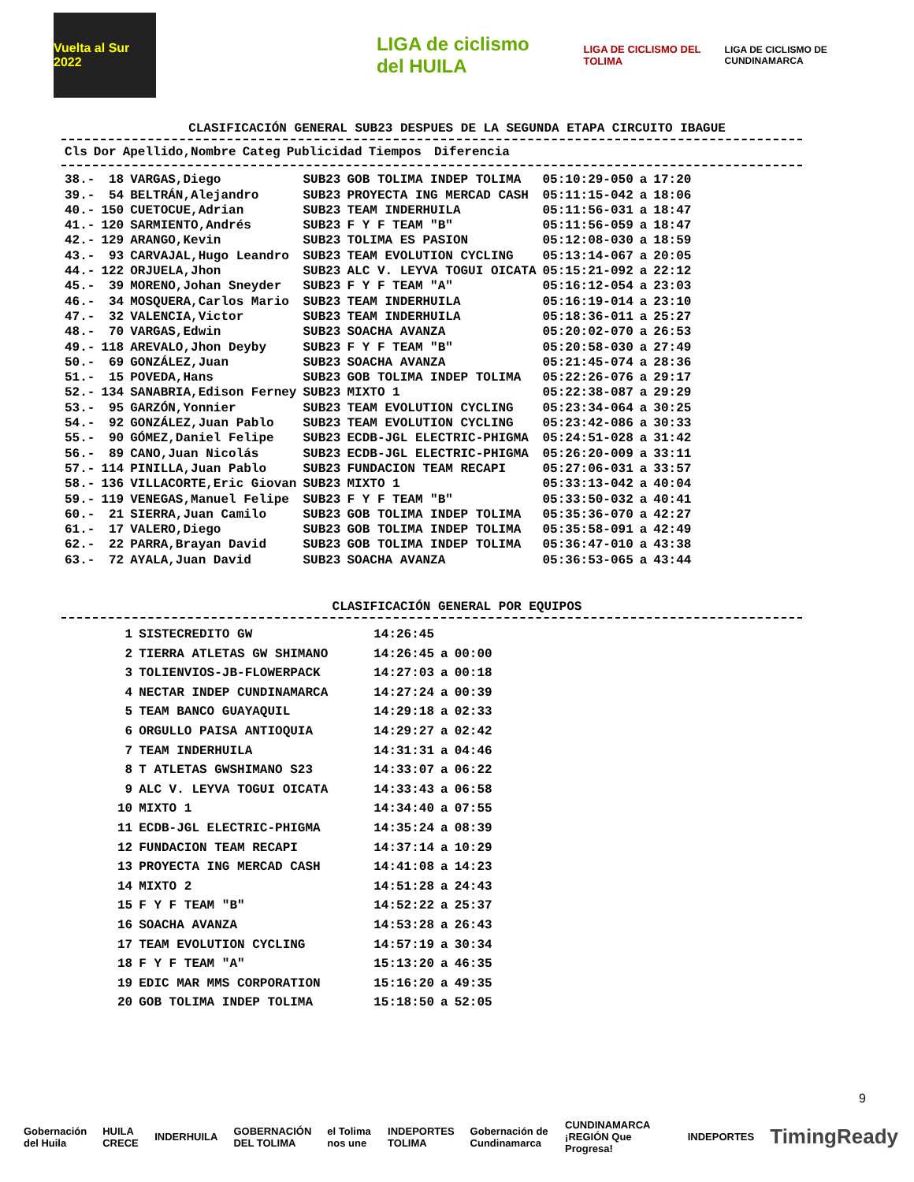Vuelta al Sur 2022
LIGA de ciclismo del HUILA
LIGA DE CICLISMO DEL TOLIMA
LIGA DE CICLISMO DE CUNDINAMARCA
CLASIFICACIÓN GENERAL SUB23 DESPUES DE LA SEGUNDA ETAPA CIRCUITO IBAGUE
| Cls | Dor | Apellido,Nombre | Categ | Publicidad | Tiempos | | Diferencia |
| --- | --- | --- | --- | --- | --- | --- | --- |
| 38.- | 18 | VARGAS,Diego | SUB23 | GOB TOLIMA INDEP TOLIMA | 05:10:29-050 | a | 17:20 |
| 39.- | 54 | BELTRÁN,Alejandro | SUB23 | PROYECTA ING MERCAD CASH | 05:11:15-042 | a | 18:06 |
| 40.- | 150 | CUETOCUE,Adrian | SUB23 | TEAM INDERHUILA | 05:11:56-031 | a | 18:47 |
| 41.- | 120 | SARMIENTO,Andrés | SUB23 | F Y F TEAM "B" | 05:11:56-059 | a | 18:47 |
| 42.- | 129 | ARANGO,Kevin | SUB23 | TOLIMA ES PASION | 05:12:08-030 | a | 18:59 |
| 43.- | 93 | CARVAJAL,Hugo Leandro | SUB23 | TEAM EVOLUTION CYCLING | 05:13:14-067 | a | 20:05 |
| 44.- | 122 | ORJUELA,Jhon | SUB23 | ALC V. LEYVA TOGUI OICATA | 05:15:21-092 | a | 22:12 |
| 45.- | 39 | MORENO,Johan Sneyder | SUB23 | F Y F TEAM "A" | 05:16:12-054 | a | 23:03 |
| 46.- | 34 | MOSQUERA,Carlos Mario | SUB23 | TEAM INDERHUILA | 05:16:19-014 | a | 23:10 |
| 47.- | 32 | VALENCIA,Victor | SUB23 | TEAM INDERHUILA | 05:18:36-011 | a | 25:27 |
| 48.- | 70 | VARGAS,Edwin | SUB23 | SOACHA AVANZA | 05:20:02-070 | a | 26:53 |
| 49.- | 118 | AREVALO,Jhon Deyby | SUB23 | F Y F TEAM "B" | 05:20:58-030 | a | 27:49 |
| 50.- | 69 | GONZÁLEZ,Juan | SUB23 | SOACHA AVANZA | 05:21:45-074 | a | 28:36 |
| 51.- | 15 | POVEDA,Hans | SUB23 | GOB TOLIMA INDEP TOLIMA | 05:22:26-076 | a | 29:17 |
| 52.- | 134 | SANABRIA,Edison Ferney | SUB23 | MIXTO 1 | 05:22:38-087 | a | 29:29 |
| 53.- | 95 | GARZÓN,Yonnier | SUB23 | TEAM EVOLUTION CYCLING | 05:23:34-064 | a | 30:25 |
| 54.- | 92 | GONZÁLEZ,Juan Pablo | SUB23 | TEAM EVOLUTION CYCLING | 05:23:42-086 | a | 30:33 |
| 55.- | 90 | GÓMEZ,Daniel Felipe | SUB23 | ECDB-JGL ELECTRIC-PHIGMA | 05:24:51-028 | a | 31:42 |
| 56.- | 89 | CANO,Juan Nicolás | SUB23 | ECDB-JGL ELECTRIC-PHIGMA | 05:26:20-009 | a | 33:11 |
| 57.- | 114 | PINILLA,Juan Pablo | SUB23 | FUNDACION TEAM RECAPI | 05:27:06-031 | a | 33:57 |
| 58.- | 136 | VILLACORTE,Eric Giovan | SUB23 | MIXTO 1 | 05:33:13-042 | a | 40:04 |
| 59.- | 119 | VENEGAS,Manuel Felipe | SUB23 | F Y F TEAM "B" | 05:33:50-032 | a | 40:41 |
| 60.- | 21 | SIERRA,Juan Camilo | SUB23 | GOB TOLIMA INDEP TOLIMA | 05:35:36-070 | a | 42:27 |
| 61.- | 17 | VALERO,Diego | SUB23 | GOB TOLIMA INDEP TOLIMA | 05:35:58-091 | a | 42:49 |
| 62.- | 22 | PARRA,Brayan David | SUB23 | GOB TOLIMA INDEP TOLIMA | 05:36:47-010 | a | 43:38 |
| 63.- | 72 | AYALA,Juan David | SUB23 | SOACHA AVANZA | 05:36:53-065 | a | 43:44 |
CLASIFICACIÓN GENERAL POR EQUIPOS
| 1 | SISTECREDITO GW | 14:26:45 | | |
| 2 | TIERRA ATLETAS GW SHIMANO | 14:26:45 | a | 00:00 |
| 3 | TOLIENVIOS-JB-FLOWERPACK | 14:27:03 | a | 00:18 |
| 4 | NECTAR INDEP CUNDINAMARCA | 14:27:24 | a | 00:39 |
| 5 | TEAM BANCO GUAYAQUIL | 14:29:18 | a | 02:33 |
| 6 | ORGULLO PAISA ANTIOQUIA | 14:29:27 | a | 02:42 |
| 7 | TEAM INDERHUILA | 14:31:31 | a | 04:46 |
| 8 | T ATLETAS GWSHIMANO S23 | 14:33:07 | a | 06:22 |
| 9 | ALC V. LEYVA TOGUI OICATA | 14:33:43 | a | 06:58 |
| 10 | MIXTO 1 | 14:34:40 | a | 07:55 |
| 11 | ECDB-JGL ELECTRIC-PHIGMA | 14:35:24 | a | 08:39 |
| 12 | FUNDACION TEAM RECAPI | 14:37:14 | a | 10:29 |
| 13 | PROYECTA ING MERCAD CASH | 14:41:08 | a | 14:23 |
| 14 | MIXTO 2 | 14:51:28 | a | 24:43 |
| 15 | F Y F TEAM "B" | 14:52:22 | a | 25:37 |
| 16 | SOACHA AVANZA | 14:53:28 | a | 26:43 |
| 17 | TEAM EVOLUTION CYCLING | 14:57:19 | a | 30:34 |
| 18 | F Y F TEAM "A" | 15:13:20 | a | 46:35 |
| 19 | EDIC MAR MMS CORPORATION | 15:16:20 | a | 49:35 |
| 20 | GOB TOLIMA INDEP TOLIMA | 15:18:50 | a | 52:05 |
9
Gobernación del Huila HUILA CRECE INDERHUILA GOBERNACIÓN DEL TOLIMA el Tolima nos une INDEPORTES TOLIMA Gobernación de Cundinamarca CUNDINAMARCA ¡REGIÓN Que Progresa! INDEPORTES TimingReady